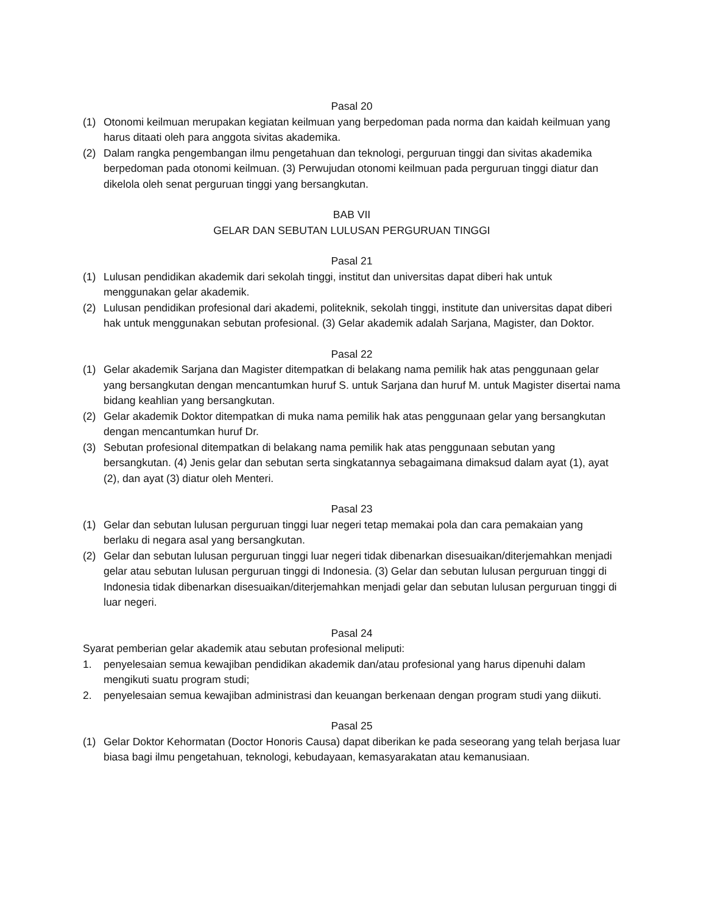Pasal 20
(1) Otonomi keilmuan merupakan kegiatan keilmuan yang berpedoman pada norma dan kaidah keilmuan yang harus ditaati oleh para anggota sivitas akademika.
(2) Dalam rangka pengembangan ilmu pengetahuan dan teknologi, perguruan tinggi dan sivitas akademika berpedoman pada otonomi keilmuan. (3) Perwujudan otonomi keilmuan pada perguruan tinggi diatur dan dikelola oleh senat perguruan tinggi yang bersangkutan.
BAB VII
GELAR DAN SEBUTAN LULUSAN PERGURUAN TINGGI
Pasal 21
(1) Lulusan pendidikan akademik dari sekolah tinggi, institut dan universitas dapat diberi hak untuk menggunakan gelar akademik.
(2) Lulusan pendidikan profesional dari akademi, politeknik, sekolah tinggi, institute dan universitas dapat diberi hak untuk menggunakan sebutan profesional. (3) Gelar akademik adalah Sarjana, Magister, dan Doktor.
Pasal 22
(1) Gelar akademik Sarjana dan Magister ditempatkan di belakang nama pemilik hak atas penggunaan gelar yang bersangkutan dengan mencantumkan huruf S. untuk Sarjana dan huruf M. untuk Magister disertai nama bidang keahlian yang bersangkutan.
(2) Gelar akademik Doktor ditempatkan di muka nama pemilik hak atas penggunaan gelar yang bersangkutan dengan mencantumkan huruf Dr.
(3) Sebutan profesional ditempatkan di belakang nama pemilik hak atas penggunaan sebutan yang bersangkutan. (4) Jenis gelar dan sebutan serta singkatannya sebagaimana dimaksud dalam ayat (1), ayat (2), dan ayat (3) diatur oleh Menteri.
Pasal 23
(1) Gelar dan sebutan lulusan perguruan tinggi luar negeri tetap memakai pola dan cara pemakaian yang berlaku di negara asal yang bersangkutan.
(2) Gelar dan sebutan lulusan perguruan tinggi luar negeri tidak dibenarkan disesuaikan/diterjemahkan menjadi gelar atau sebutan lulusan perguruan tinggi di Indonesia. (3) Gelar dan sebutan lulusan perguruan tinggi di Indonesia tidak dibenarkan disesuaikan/diterjemahkan menjadi gelar dan sebutan lulusan perguruan tinggi di luar negeri.
Pasal 24
Syarat pemberian gelar akademik atau sebutan profesional meliputi:
1. penyelesaian semua kewajiban pendidikan akademik dan/atau profesional yang harus dipenuhi dalam mengikuti suatu program studi;
2. penyelesaian semua kewajiban administrasi dan keuangan berkenaan dengan program studi yang diikuti.
Pasal 25
(1) Gelar Doktor Kehormatan (Doctor Honoris Causa) dapat diberikan ke pada seseorang yang telah berjasa luar biasa bagi ilmu pengetahuan, teknologi, kebudayaan, kemasyarakatan atau kemanusiaan.